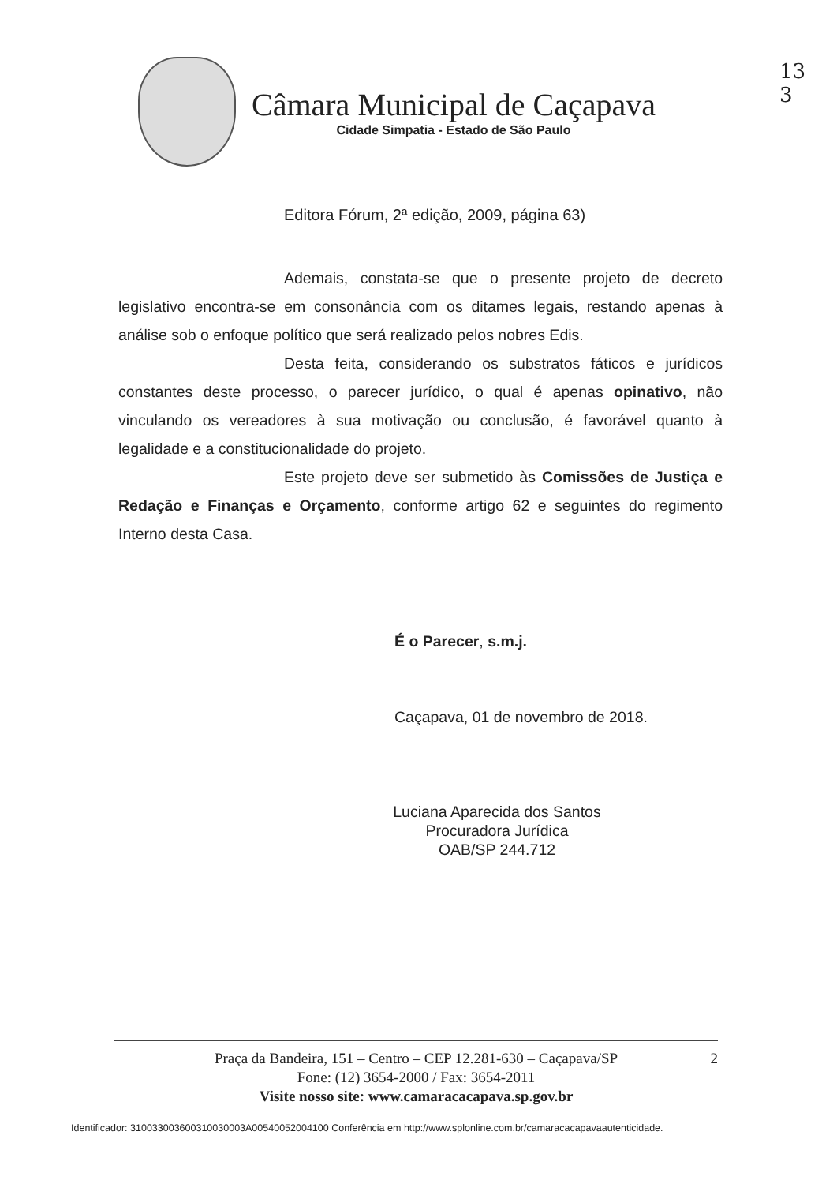13
3
Câmara Municipal de Caçapava
Cidade Simpatia - Estado de São Paulo
Editora Fórum, 2ª edição, 2009, página 63)
Ademais, constata-se que o presente projeto de decreto legislativo encontra-se em consonância com os ditames legais, restando apenas à análise sob o enfoque político que será realizado pelos nobres Edis.
Desta feita, considerando os substratos fáticos e jurídicos constantes deste processo, o parecer jurídico, o qual é apenas opinativo, não vinculando os vereadores à sua motivação ou conclusão, é favorável quanto à legalidade e a constitucionalidade do projeto.
Este projeto deve ser submetido às Comissões de Justiça e Redação e Finanças e Orçamento, conforme artigo 62 e seguintes do regimento Interno desta Casa.
É o Parecer, s.m.j.
Caçapava, 01 de novembro de 2018.
Luciana Aparecida dos Santos
Procuradora Jurídica
OAB/SP 244.712
Praça da Bandeira, 151 – Centro – CEP 12.281-630 – Caçapava/SP 2
Fone: (12) 3654-2000 / Fax: 3654-2011
Visite nosso site: www.camaracacapava.sp.gov.br
Identificador: 310033003600310030003A00540052004100 Conferência em http://www.splonline.com.br/camaracacapavaautenticidade.